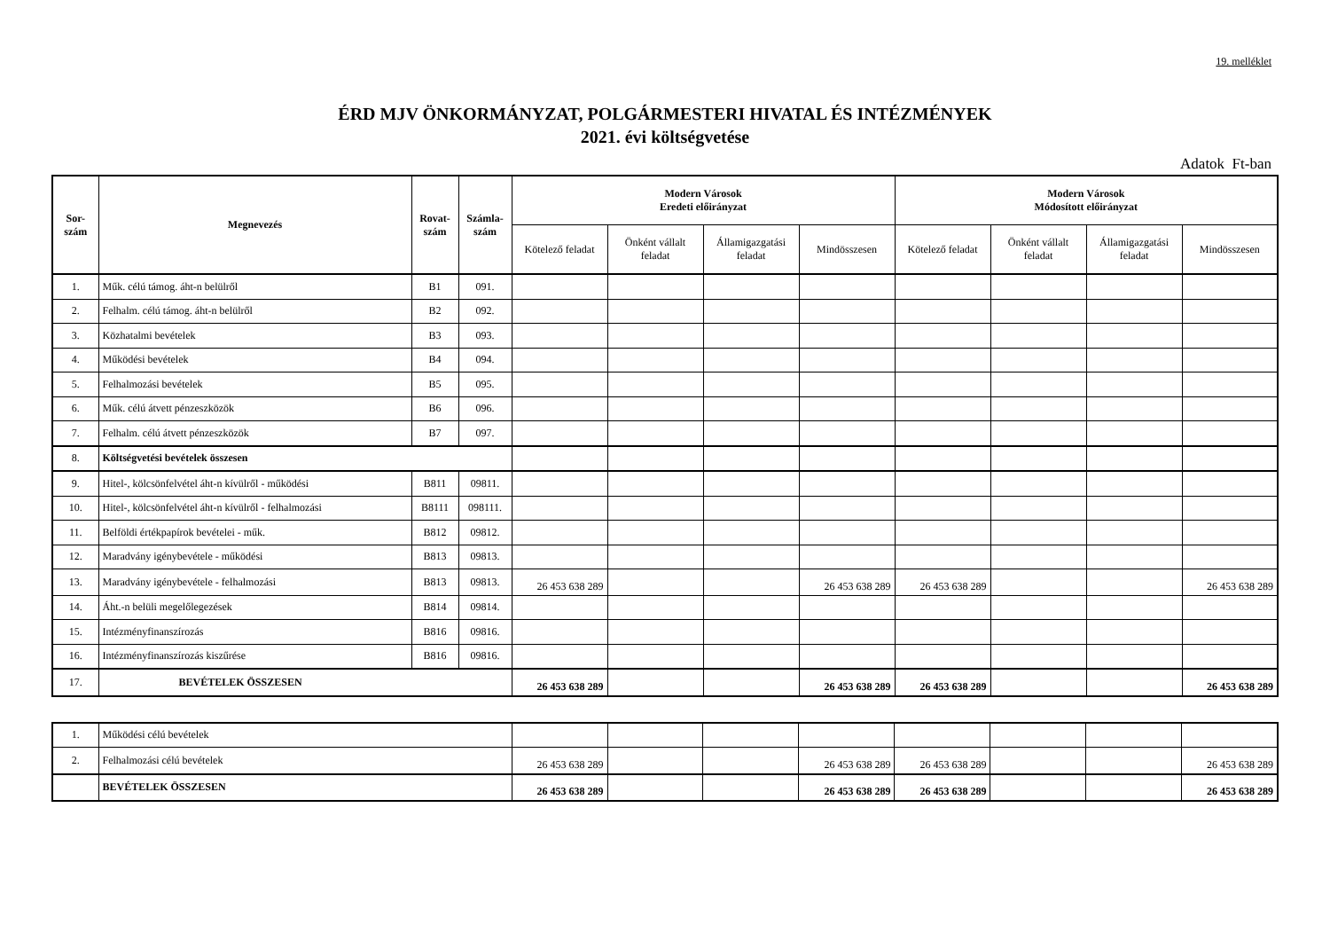19. melléklet
ÉRD MJV ÖNKORMÁNYZAT, POLGÁRMESTERI HIVATAL ÉS INTÉZMÉNYEK
2021. évi költségvetése
Adatok Ft-ban
| Sor- szám | Megnevezés | Rovat- szám | Számla- szám | Modern Városok Eredeti előirányzat | | | | Modern Városok Módosított előirányzat | | | |
| --- | --- | --- | --- | --- | --- | --- | --- | --- | --- | --- | --- |
| | | | | Kötelező feladat | Önként vállalt feladat | Államigazgatási feladat | Mindösszesen | Kötelező feladat | Önként vállalt feladat | Államigazgatási feladat | Mindösszesen |
| 1. | Műk. célú támog. áht-n belülről | B1 | 091. | | | | | | | | |
| 2. | Felhalm. célú támog. áht-n belülről | B2 | 092. | | | | | | | | |
| 3. | Közhatalmi bevételek | B3 | 093. | | | | | | | | |
| 4. | Működési bevételek | B4 | 094. | | | | | | | | |
| 5. | Felhalmozási bevételek | B5 | 095. | | | | | | | | |
| 6. | Műk. célú átvett pénzeszközök | B6 | 096. | | | | | | | | |
| 7. | Felhalm. célú átvett pénzeszközök | B7 | 097. | | | | | | | | |
| 8. | Költségvetési bevételek összesen | | | | | | | | | | |
| 9. | Hitel-, kölcsönfelvétel áht-n kívülről - működési | B811 | 09811. | | | | | | | | |
| 10. | Hitel-, kölcsönfelvétel áht-n kívülről - felhalmozási | B8111 | 098111. | | | | | | | | |
| 11. | Belföldi értékpapírok bevételei - műk. | B812 | 09812. | | | | | | | | |
| 12. | Maradvány igénybevétele - működési | B813 | 09813. | | | | | | | | |
| 13. | Maradvány igénybevétele - felhalmozási | B813 | 09813. | 26 453 638 289 | | | 26 453 638 289 | 26 453 638 289 | | | 26 453 638 289 |
| 14. | Áht.-n belüli megelőlegezések | B814 | 09814. | | | | | | | | |
| 15. | Intézményfinanszírozás | B816 | 09816. | | | | | | | | |
| 16. | Intézményfinanszírozás kiszűrése | B816 | 09816. | | | | | | | | |
| 17. | BEVÉTELEK ÖSSZESEN | | | 26 453 638 289 | | | 26 453 638 289 | 26 453 638 289 | | | 26 453 638 289 |
| 1. | Működési célú bevételek | | | | | | | | |
| 2. | Felhalmozási célú bevételek | 26 453 638 289 | | | 26 453 638 289 | 26 453 638 289 | | | 26 453 638 289 |
| | BEVÉTELEK ÖSSZESEN | 26 453 638 289 | | | 26 453 638 289 | 26 453 638 289 | | | 26 453 638 289 |